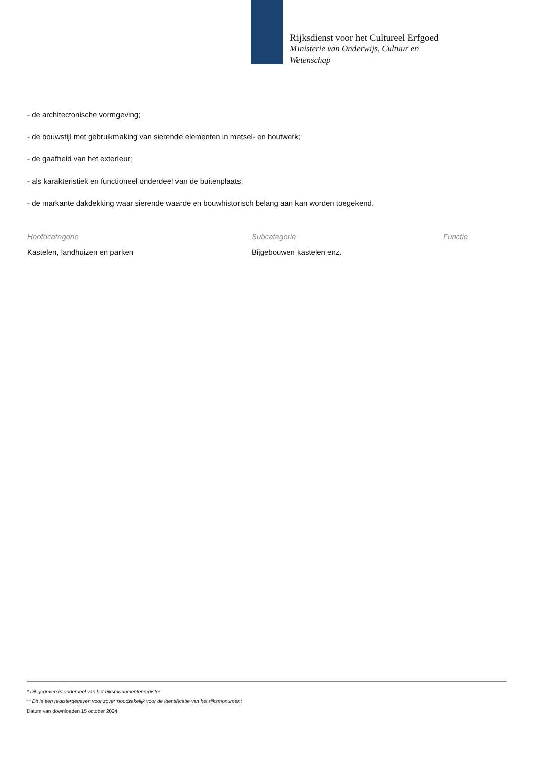Rijksdienst voor het Cultureel Erfgoed
Ministerie van Onderwijs, Cultuur en Wetenschap
- de architectonische vormgeving;
- de bouwstijl met gebruikmaking van sierende elementen in metsel- en houtwerk;
- de gaafheid van het exterieur;
- als karakteristiek en functioneel onderdeel van de buitenplaats;
- de markante dakdekking waar sierende waarde en bouwhistorisch belang aan kan worden toegekend.
Hoofdcategorie
Kastelen, landhuizen en parken
Subcategorie
Bijgebouwen kastelen enz.
Functie
* Dit gegeven is onderdeel van het rijksmonumentenregister
** Dit is een registergegeven voor zover noodzakelijk voor de identificatie van het rijksmonument
Datum van downloaden 15 october 2024